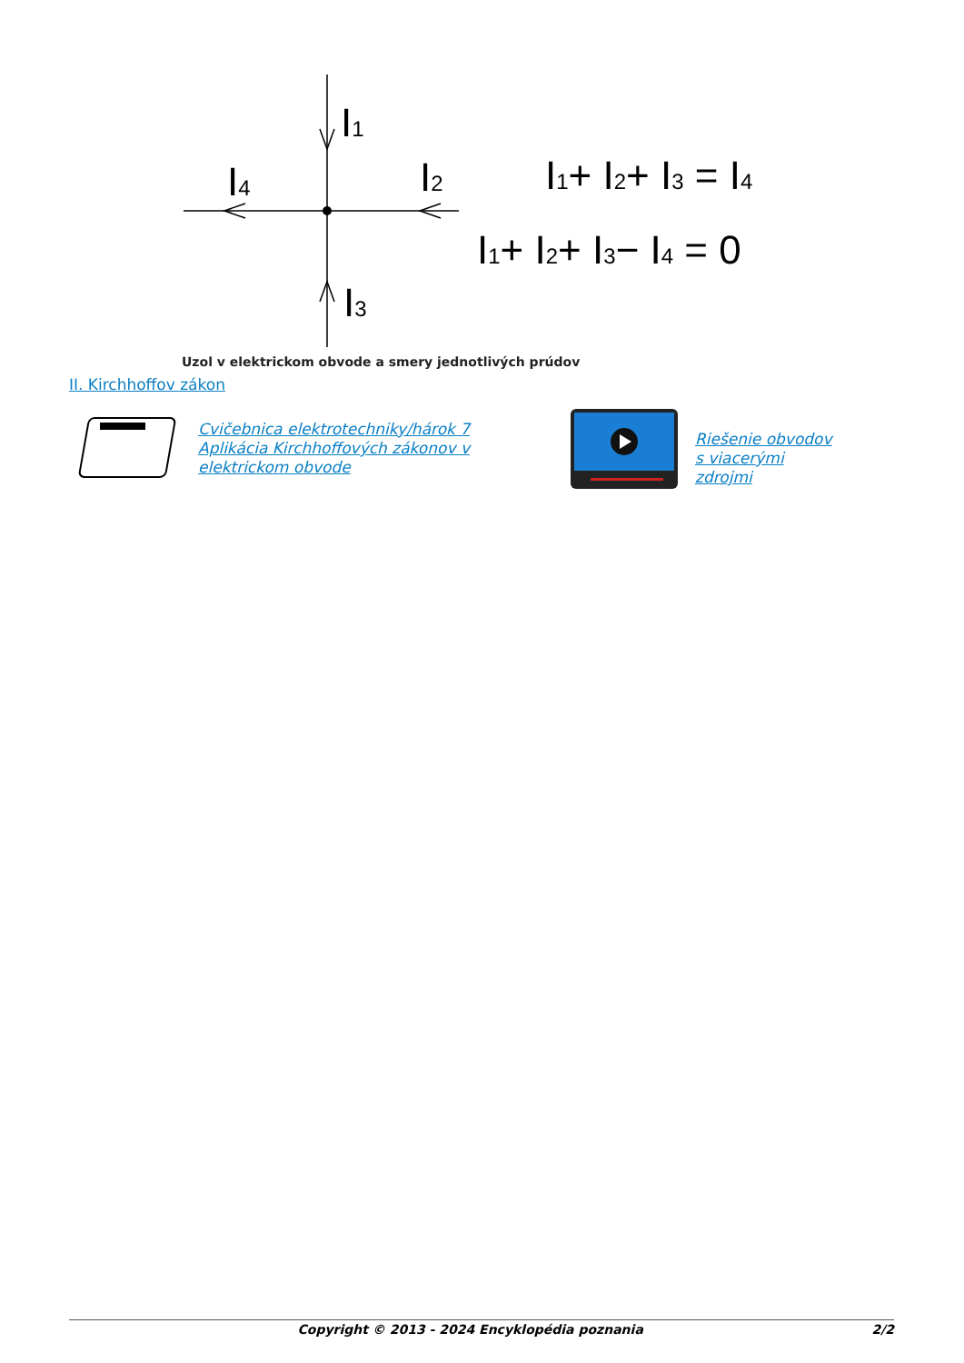I1
I4
I2
I3
I1+ I2+ I3 = I4
I1+ I2+ I3− I4 = 0
Uzol v elektrickom obvode a smery jednotlivých prúdov
II. Kirchhoffov zákon
Cvičebnica elektrotechniky/hárok 7 Aplikácia Kirchhoffových zákonov v elektrickom obvode
Riešenie obvodov s viacerými zdrojmi
Copyright © 2013 - 2024 Encyklopédia poznania 2/2